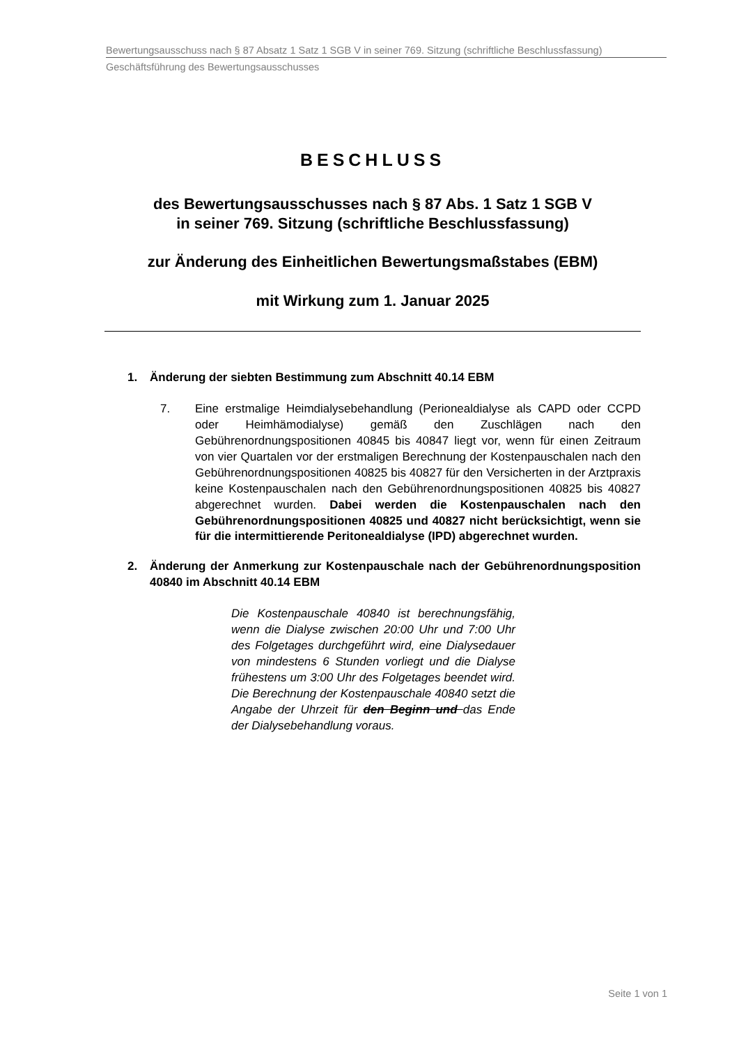Bewertungsausschuss nach § 87 Absatz 1 Satz 1 SGB V in seiner 769. Sitzung (schriftliche Beschlussfassung)
Geschäftsführung des Bewertungsausschusses
BESCHLUSS
des Bewertungsausschusses nach § 87 Abs. 1 Satz 1 SGB V
in seiner 769. Sitzung (schriftliche Beschlussfassung)
zur Änderung des Einheitlichen Bewertungsmaßstabes (EBM)
mit Wirkung zum 1. Januar 2025
1. Änderung der siebten Bestimmung zum Abschnitt 40.14 EBM
7. Eine erstmalige Heimdialysebehandlung (Perionealdialyse als CAPD oder CCPD oder Heimhämodialyse) gemäß den Zuschlägen nach den Gebührenordnungspositionen 40845 bis 40847 liegt vor, wenn für einen Zeitraum von vier Quartalen vor der erstmaligen Berechnung der Kostenpauschalen nach den Gebührenordnungspositionen 40825 bis 40827 für den Versicherten in der Arztpraxis keine Kostenpauschalen nach den Gebührenordnungspositionen 40825 bis 40827 abgerechnet wurden. Dabei werden die Kostenpauschalen nach den Gebührenordnungspositionen 40825 und 40827 nicht berücksichtigt, wenn sie für die intermittierende Peritonealdialyse (IPD) abgerechnet wurden.
2. Änderung der Anmerkung zur Kostenpauschale nach der Gebührenordnungsposition 40840 im Abschnitt 40.14 EBM
Die Kostenpauschale 40840 ist berechnungsfähig, wenn die Dialyse zwischen 20:00 Uhr und 7:00 Uhr des Folgetages durchgeführt wird, eine Dialysedauer von mindestens 6 Stunden vorliegt und die Dialyse frühestens um 3:00 Uhr des Folgetages beendet wird. Die Berechnung der Kostenpauschale 40840 setzt die Angabe der Uhrzeit für den Beginn und das Ende der Dialysebehandlung voraus.
Seite 1 von 1